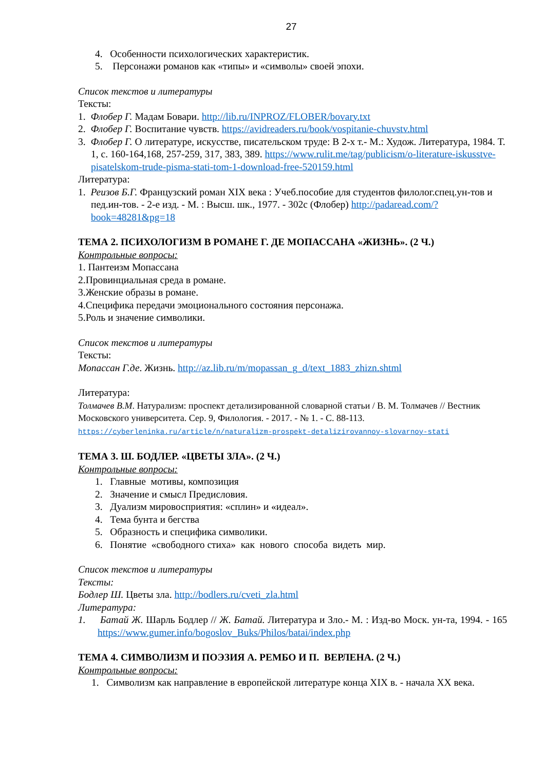27
4. Особенности психологических характеристик.
5. Персонажи романов как «типы» и «символы» своей эпохи.
Список текстов и литературы
Тексты:
1. Флобер Г. Мадам Бовари. http://lib.ru/INPROZ/FLOBER/bovary.txt
2. Флобер Г. Воспитание чувств. https://avidreaders.ru/book/vospitanie-chuvstv.html
3. Флобер Г. О литературе, искусстве, писательском труде: В 2-х т.- М.: Худож. Литература, 1984. Т. 1, с. 160-164,168, 257-259, 317, 383, 389. https://www.rulit.me/tag/publicism/o-literature-iskusstve-pisatelskom-trude-pisma-stati-tom-1-download-free-520159.html
Литература:
1. Реизов Б.Г. Французский роман XIX века : Учеб.пособие для студентов филолог.спец.ун-тов и пед.ин-тов. - 2-е изд. - М. : Высш. шк., 1977. - 302с (Флобер) http://padaread.com/?book=48281&pg=18
ТЕМА 2. ПСИХОЛОГИЗМ В РОМАНЕ Г. ДЕ МОПАССАНА «ЖИЗНЬ». (2 Ч.)
Контрольные вопросы:
1. Пантеизм Мопассана
2.Провинциальная среда в романе.
3.Женские образы в романе.
4.Специфика передачи эмоционального состояния персонажа.
5.Роль и значение символики.
Список текстов и литературы
Тексты:
Мопассан Г.де. Жизнь. http://az.lib.ru/m/mopassan_g_d/text_1883_zhizn.shtml
Литература:
Толмачев В.М. Натурализм: проспект детализированной словарной статьи / В. М. Толмачев // Вестник Московского университета. Сер. 9, Филология. - 2017. - № 1. - С. 88-113.
https://cyberleninka.ru/article/n/naturalizm-prospekt-detalizirovannoy-slovarnoy-stati
ТЕМА 3. Ш. БОДЛЕР. «ЦВЕТЫ ЗЛА». (2 Ч.)
Контрольные вопросы:
1. Главные мотивы, композиция
2. Значение и смысл Предисловия.
3. Дуализм мировосприятия: «сплин» и «идеал».
4. Тема бунта и бегства
5. Образность и специфика символики.
6. Понятие «свободного стиха» как нового способа видеть мир.
Список текстов и литературы
Тексты:
Бодлер Ш. Цветы зла. http://bodlers.ru/cveti_zla.html
Литература:
1. Батай Ж. Шарль Бодлер // Ж. Батай. Литература и Зло.- М. : Изд-во Моск. ун-та, 1994. - 165 https://www.gumer.info/bogoslov_Buks/Philos/batai/index.php
ТЕМА 4. СИМВОЛИЗМ И ПОЭЗИЯ А. РЕМБО И П. ВЕРЛЕНА. (2 Ч.)
Контрольные вопросы:
1. Символизм как направление в европейской литературе конца XIX в. - начала XX века.